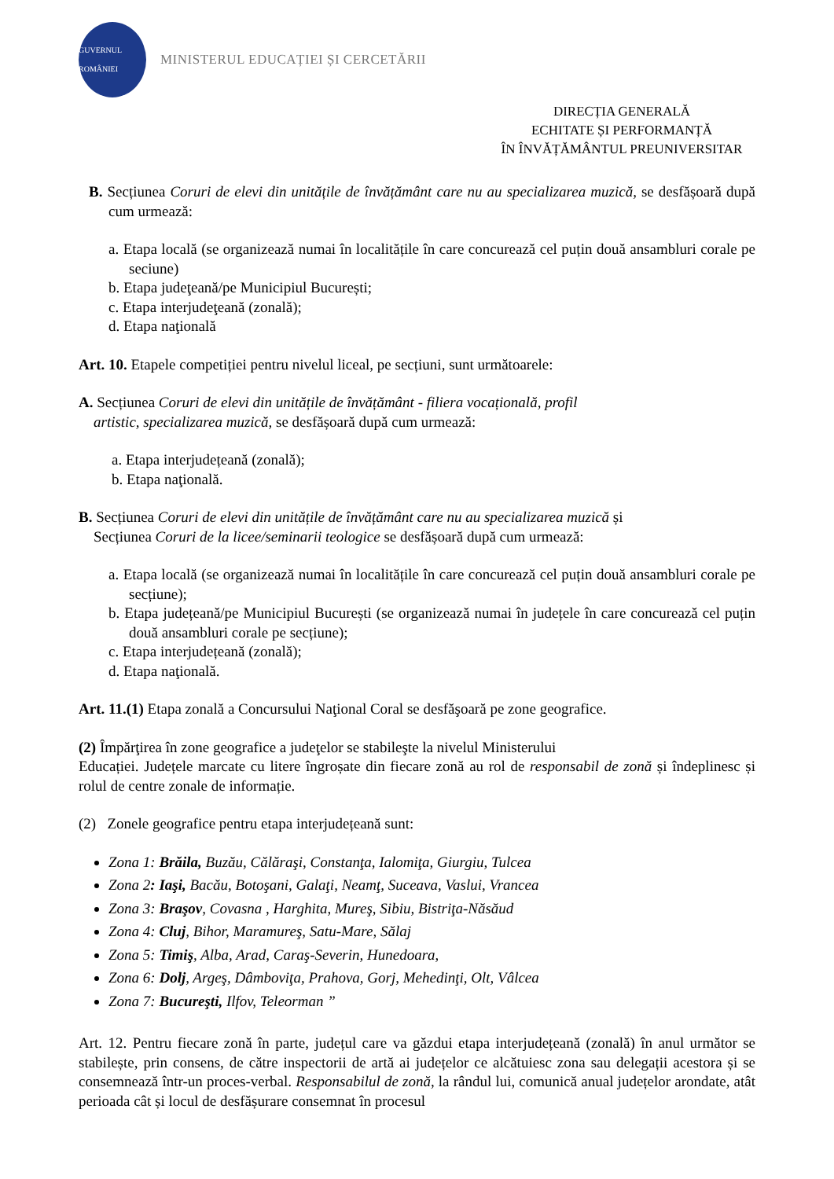GUVERNUL ROMÂNIEI
MINISTERUL EDUCAȚIEI ȘI CERCETĂRII
DIRECȚIA GENERALĂ
ECHITATE ȘI PERFORMANȚĂ
ÎN ÎNVĂȚĂMÂNTUL PREUNIVERSITAR
B. Secțiunea Coruri de elevi din unitățile de învățământ care nu au specializarea muzică, se desfășoară după cum urmează:
a. Etapa locală (se organizează numai în localitățile în care concurează cel puțin două ansambluri corale pe seciune)
b. Etapa judeţeană/pe Municipiul București;
c. Etapa interjudeţeană (zonală);
d. Etapa naţională
Art. 10. Etapele competiției pentru nivelul liceal, pe secțiuni, sunt următoarele:
A. Secțiunea Coruri de elevi din unitățile de învățământ - filiera vocațională, profil
artistic, specializarea muzică, se desfășoară după cum urmează:
a. Etapa interjudețeană (zonală);
b. Etapa naţională.
B. Secțiunea Coruri de elevi din unitățile de învățământ care nu au specializarea muzică și
Secțiunea Coruri de la licee/seminarii teologice se desfășoară după cum urmează:
a. Etapa locală (se organizează numai în localitățile în care concurează cel puțin două ansambluri corale pe secțiune);
b. Etapa județeană/pe Municipiul București (se organizează numai în județele în care concurează cel puțin două ansambluri corale pe secțiune);
c. Etapa interjudețeană (zonală);
d. Etapa naţională.
Art. 11.(1) Etapa zonală a Concursului Naţional Coral se desfăşoară pe zone geografice.
(2) Împărţirea în zone geografice a judeţelor se stabileşte la nivelul Ministerului
Educației. Județele marcate cu litere îngroșate din fiecare zonă au rol de responsabil de zonă și îndeplinesc și rolul de centre zonale de informație.
(2) Zonele geografice pentru etapa interjudețeană sunt:
Zona 1: Brăila, Buzău, Călăraşi, Constanţa, Ialomiţa, Giurgiu, Tulcea
Zona 2: Iaşi, Bacău, Botoşani, Galaţi, Neamţ, Suceava, Vaslui, Vrancea
Zona 3: Braşov, Covasna , Harghita, Mureş, Sibiu, Bistriţa-Năsăud
Zona 4: Cluj, Bihor, Maramureş, Satu-Mare, Sălaj
Zona 5: Timiş, Alba, Arad, Caraş-Severin, Hunedoara,
Zona 6: Dolj, Argeş, Dâmboviţa, Prahova, Gorj, Mehedinţi, Olt, Vâlcea
Zona 7: Bucureşti, Ilfov, Teleorman ”
Art. 12. Pentru fiecare zonă în parte, județul care va găzdui etapa interjudețeană (zonală) în anul următor se stabilește, prin consens, de către inspectorii de artă ai județelor ce alcătuiesc zona sau delegații acestora și se consemnează într-un proces-verbal. Responsabilul de zonă, la rândul lui, comunică anual județelor arondate, atât perioada cât și locul de desfășurare consemnat în procesul